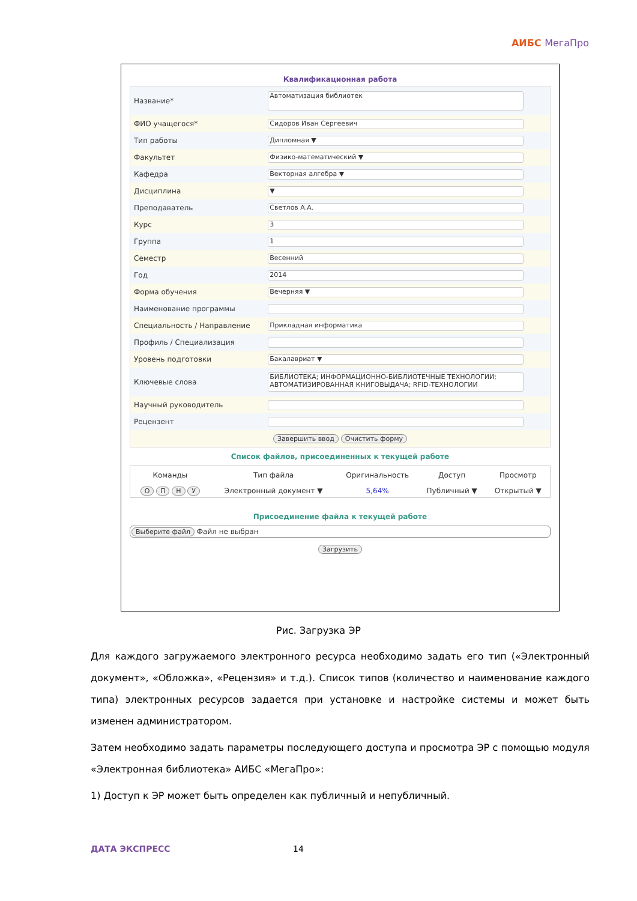АИБС МегаПро
Квалификационная работа
| Название* | Автоматизация библиотек |
| ФИО учащегося* | Сидоров Иван Сергеевич |
| Тип работы | Дипломная ▼ |
| Факультет | Физико-математический ▼ |
| Кафедра | Векторная алгебра ▼ |
| Дисциплина | ▼ |
| Преподаватель | Светлов А.А. |
| Курс | 3 |
| Группа | 1 |
| Семестр | Весенний |
| Год | 2014 |
| Форма обучения | Вечерняя ▼ |
| Наименование программы | |
| Специальность / Направление | Прикладная информатика |
| Профиль / Специализация | |
| Уровень подготовки | Бакалавриат ▼ |
| Ключевые слова | БИБЛИОТЕКА; ИНФОРМАЦИОННО-БИБЛИОТЕЧНЫЕ ТЕХНОЛОГИИ; АВТОМАТИЗИРОВАННАЯ КНИГОВЫДАЧА; RFID-ТЕХНОЛОГИИ |
| Научный руководитель | |
| Рецензент | |
| Завершить ввод Очистить форму | |
Список файлов, присоединенных к текущей работе
| Команды | Тип файла | Оригинальность | Доступ | Просмотр |
| --- | --- | --- | --- | --- |
| О П Н У | Электронный документ ▼ | 5,64% | Публичный ▼ | Открытый ▼ |
Присоединение файла к текущей работе
Выберите файл Файл не выбран
Загрузить
Рис. Загрузка ЭР
Для каждого загружаемого электронного ресурса необходимо задать его тип («Электронный документ», «Обложка», «Рецензия» и т.д.). Список типов (количество и наименование каждого типа) электронных ресурсов задается при установке и настройке системы и может быть изменен администратором.
Затем необходимо задать параметры последующего доступа и просмотра ЭР с помощью модуля «Электронная библиотека» АИБС «МегаПро»:
1) Доступ к ЭР может быть определен как публичный и непубличный.
ДАТА ЭКСПРЕСС 14